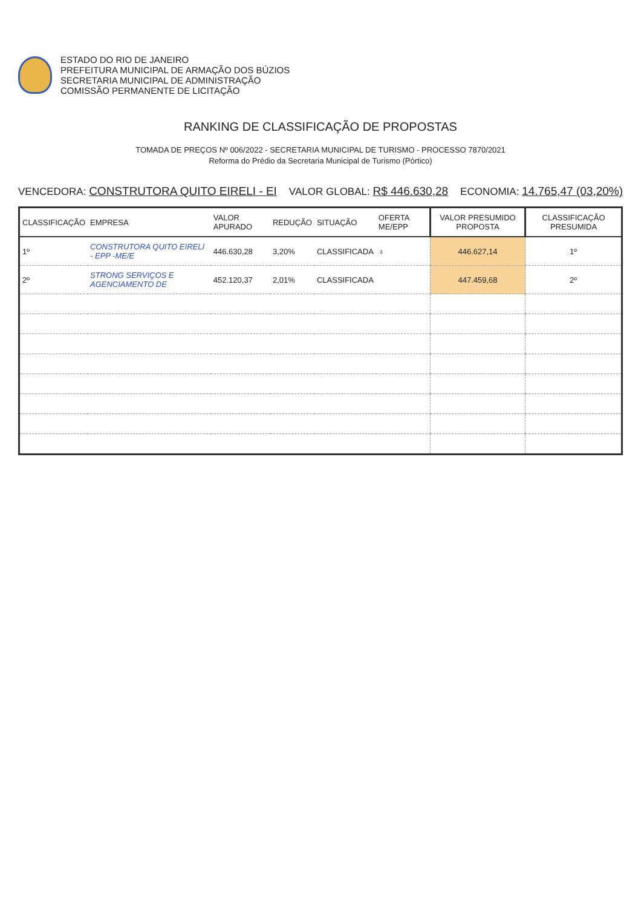ESTADO DO RIO DE JANEIRO
PREFEITURA MUNICIPAL DE ARMAÇÃO DOS BÚZIOS
SECRETARIA MUNICIPAL DE ADMINISTRAÇÃO
COMISSÃO PERMANENTE DE LICITAÇÃO
RANKING DE CLASSIFICAÇÃO DE PROPOSTAS
TOMADA DE PREÇOS Nº 006/2022 - SECRETARIA MUNICIPAL DE TURISMO - PROCESSO 7870/2021
Reforma do Prédio da Secretaria Municipal de Turismo (Pórtico)
VENCEDORA: CONSTRUTORA QUITO EIRELI - EI VALOR GLOBAL: R$ 446.630,28 ECONOMIA: 14.765,47 (03,20%)
| CLASSIFICAÇÃO | EMPRESA | VALOR APURADO | REDUÇÃO | SITUAÇÃO | OFERTA ME/EPP | VALOR PRESUMIDO PROPOSTA | CLASSIFICAÇÃO PRESUMIDA |
| --- | --- | --- | --- | --- | --- | --- | --- |
| 1º | CONSTRUTORA QUITO EIRELI - EPP -ME/E | 446.630,28 | 3,20% | CLASSIFICADA | ♁ | 446.627,14 | 1º |
| 2º | STRONG SERVIÇOS E AGENCIAMENTO DE | 452.120,37 | 2,01% | CLASSIFICADA | | 447.459,68 | 2º |